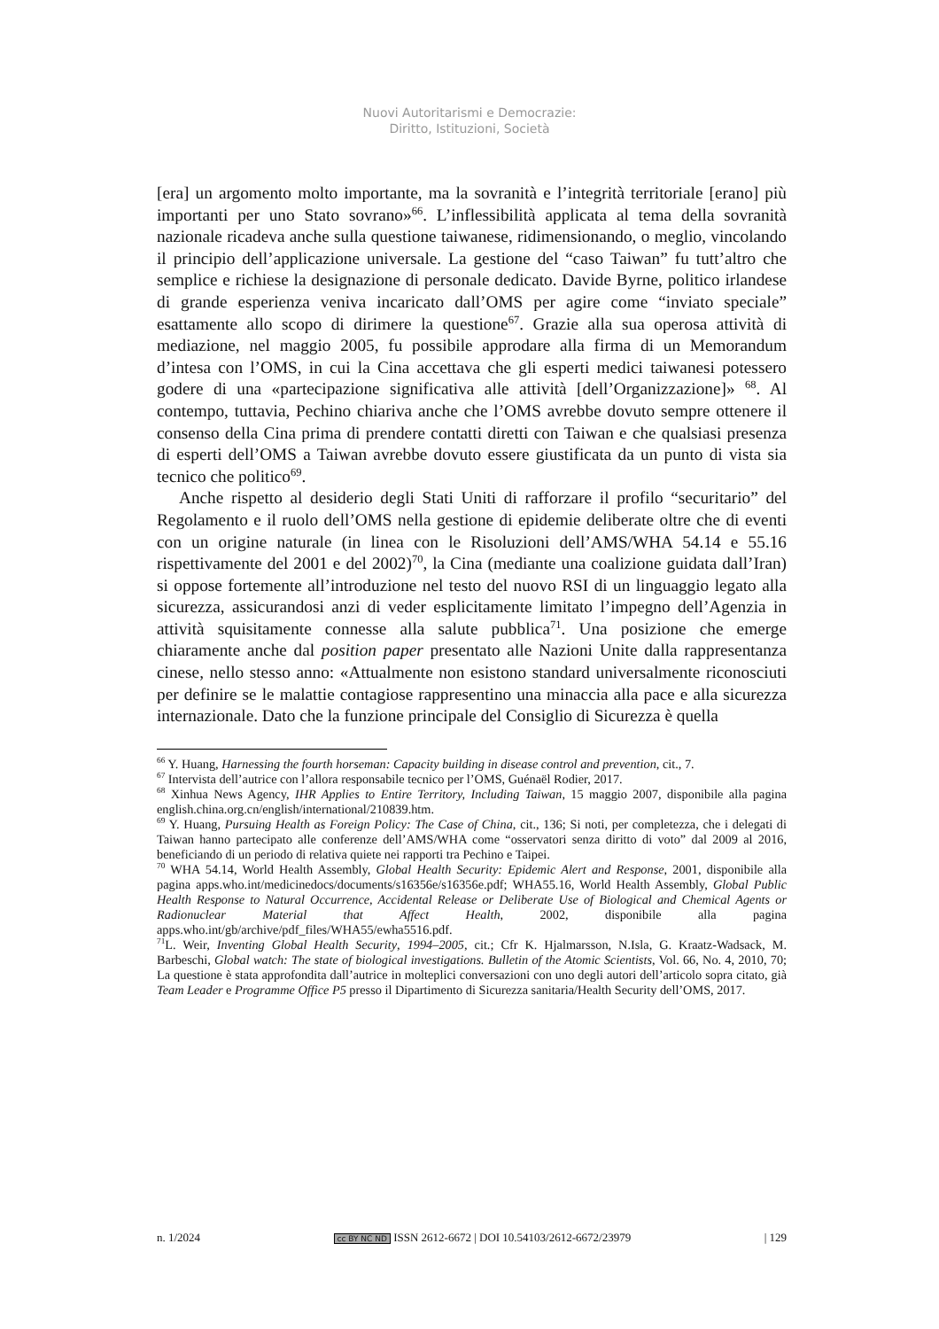Nuovi Autoritarismi e Democrazie:
Diritto, Istituzioni, Società
[era] un argomento molto importante, ma la sovranità e l’integrità territoriale [erano] più importanti per uno Stato sovrano»<sup>66</sup>. L’inflessibilità applicata al tema della sovranità nazionale ricadeva anche sulla questione taiwanese, ridimensionando, o meglio, vincolando il principio dell’applicazione universale. La gestione del “caso Taiwan” fu tutt’altro che semplice e richiese la designazione di personale dedicato. Davide Byrne, politico irlandese di grande esperienza veniva incaricato dall’OMS per agire come “inviato speciale” esattamente allo scopo di dirimere la questione<sup>67</sup>. Grazie alla sua operosa attività di mediazione, nel maggio 2005, fu possibile approdare alla firma di un Memorandum d’intesa con l’OMS, in cui la Cina accettava che gli esperti medici taiwanesi potessero godere di una «partecipazione significativa alle attività [dell’Organizzazione]» <sup>68</sup>. Al contempo, tuttavia, Pechino chiariva anche che l’OMS avrebbe dovuto sempre ottenere il consenso della Cina prima di prendere contatti diretti con Taiwan e che qualsiasi presenza di esperti dell’OMS a Taiwan avrebbe dovuto essere giustificata da un punto di vista sia tecnico che politico<sup>69</sup>.
Anche rispetto al desiderio degli Stati Uniti di rafforzare il profilo “securitario” del Regolamento e il ruolo dell’OMS nella gestione di epidemie deliberate oltre che di eventi con un origine naturale (in linea con le Risoluzioni dell’AMS/WHA 54.14 e 55.16 rispettivamente del 2001 e del 2002)<sup>70</sup>, la Cina (mediante una coalizione guidata dall’Iran) si oppose fortemente all’introduzione nel testo del nuovo RSI di un linguaggio legato alla sicurezza, assicurandosi anzi di veder esplicitamente limitato l’impegno dell’Agenzia in attività squisitamente connesse alla salute pubblica<sup>71</sup>. Una posizione che emerge chiaramente anche dal position paper presentato alle Nazioni Unite dalla rappresentanza cinese, nello stesso anno: «Attualmente non esistono standard universalmente riconosciuti per definire se le malattie contagiose rappresentino una minaccia alla pace e alla sicurezza internazionale. Dato che la funzione principale del Consiglio di Sicurezza è quella
<sup>66</sup> Y. Huang, Harnessing the fourth horseman: Capacity building in disease control and prevention, cit., 7.
<sup>67</sup> Intervista dell’autrice con l’allora responsabile tecnico per l’OMS, Guénaël Rodier, 2017.
<sup>68</sup> Xinhua News Agency, IHR Applies to Entire Territory, Including Taiwan, 15 maggio 2007, disponibile alla pagina english.china.org.cn/english/international/210839.htm.
<sup>69</sup> Y. Huang, Pursuing Health as Foreign Policy: The Case of China, cit., 136; Si noti, per completezza, che i delegati di Taiwan hanno partecipato alle conferenze dell’AMS/WHA come “osservatori senza diritto di voto” dal 2009 al 2016, beneficiando di un periodo di relativa quiete nei rapporti tra Pechino e Taipei.
<sup>70</sup> WHA 54.14, World Health Assembly, Global Health Security: Epidemic Alert and Response, 2001, disponibile alla pagina apps.who.int/medicinedocs/documents/s16356e/s16356e.pdf; WHA55.16, World Health Assembly, Global Public Health Response to Natural Occurrence, Accidental Release or Deliberate Use of Biological and Chemical Agents or Radionuclear Material that Affect Health, 2002, disponibile alla pagina apps.who.int/gb/archive/pdf_files/WHA55/ewha5516.pdf.
<sup>71</sup> L. Weir, Inventing Global Health Security, 1994–2005, cit.; Cfr K. Hjalmarsson, N.Isla, G. Kraatz-Wadsack, M. Barbeschi, Global watch: The state of biological investigations. Bulletin of the Atomic Scientists, Vol. 66, No. 4, 2010, 70; La questione è stata approfondita dall’autrice in molteplici conversazioni con uno degli autori dell’articolo sopra citato, già Team Leader e Programme Office P5 presso il Dipartimento di Sicurezza sanitaria/Health Security dell’OMS, 2017.
n. 1/2024 cc BY NC ND ISSN 2612-6672 | DOI 10.54103/2612-6672/23979 | 129